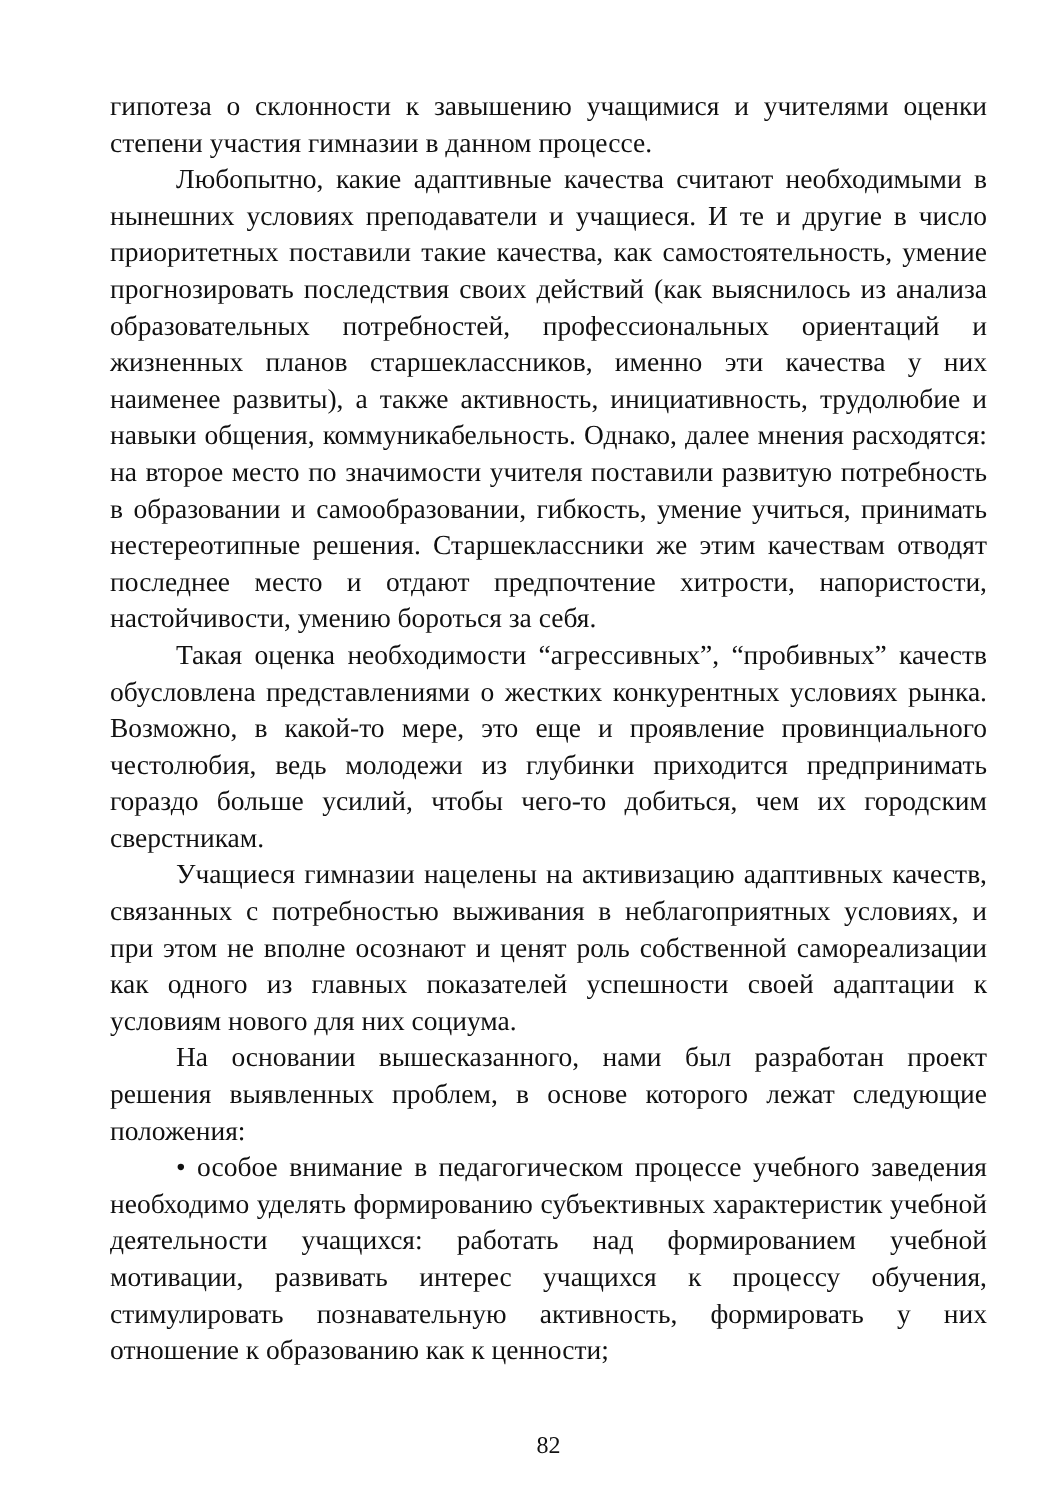гипотеза о склонности к завышению учащимися и учителями оценки степени участия гимназии в данном процессе.
Любопытно, какие адаптивные качества считают необходимыми в нынешних условиях преподаватели и учащиеся. И те и другие в число приоритетных поставили такие качества, как самостоятельность, умение прогнозировать последствия своих действий (как выяснилось из анализа образовательных потребностей, профессиональных ориентаций и жизненных планов старшеклассников, именно эти качества у них наименее развиты), а также активность, инициативность, трудолюбие и навыки общения, коммуникабельность. Однако, далее мнения расходятся: на второе место по значимости учителя поставили развитую потребность в образовании и самообразовании, гибкость, умение учиться, принимать нестереотипные решения. Старшеклассники же этим качествам отводят последнее место и отдают предпочтение хитрости, напористости, настойчивости, умению бороться за себя.
Такая оценка необходимости “агрессивных”, “пробивных” качеств обусловлена представлениями о жестких конкурентных условиях рынка. Возможно, в какой-то мере, это еще и проявление провинциального честолюбия, ведь молодежи из глубинки приходится предпринимать гораздо больше усилий, чтобы чего-то добиться, чем их городским сверстникам.
Учащиеся гимназии нацелены на активизацию адаптивных качеств, связанных с потребностью выживания в неблагоприятных условиях, и при этом не вполне осознают и ценят роль собственной самореализации как одного из главных показателей успешности своей адаптации к условиям нового для них социума.
На основании вышесказанного, нами был разработан проект решения выявленных проблем, в основе которого лежат следующие положения:
• особое внимание в педагогическом процессе учебного заведения необходимо уделять формированию субъективных характеристик учебной деятельности учащихся: работать над формированием учебной мотивации, развивать интерес учащихся к процессу обучения, стимулировать познавательную активность, формировать у них отношение к образованию как к ценности;
82